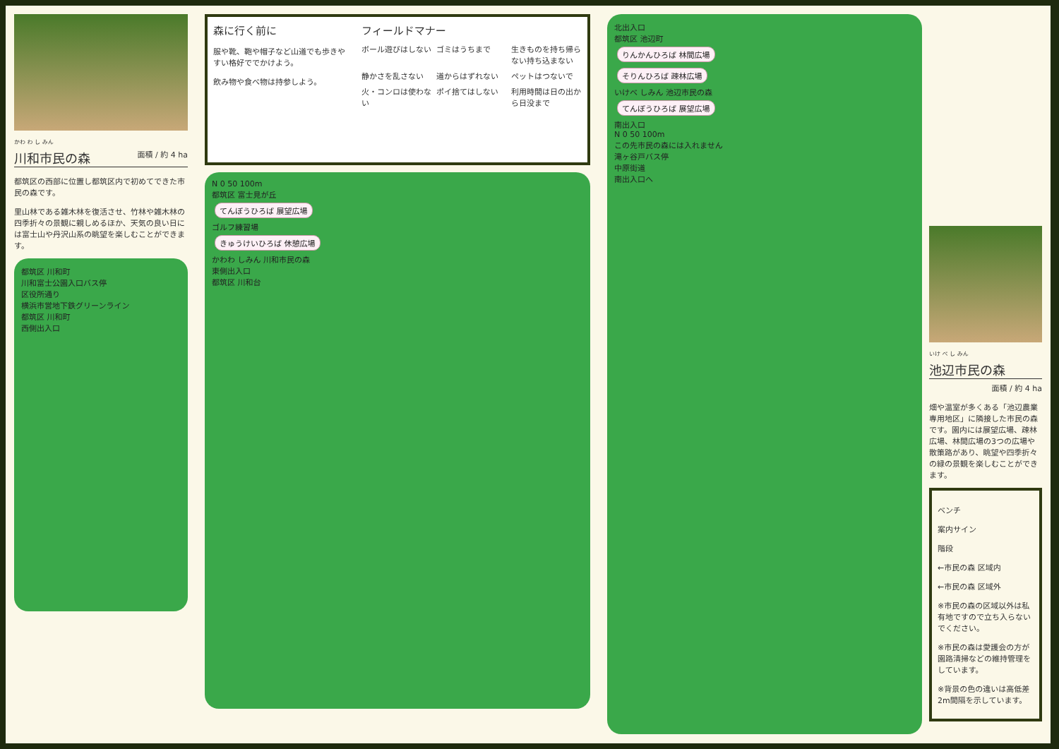かわ わ し みん
川和市民の森 面積 / 約 4 ha
都筑区の西部に位置し都筑区内で初めてできた市民の森です。
里山林である雑木林を復活させ、竹林や雑木林の四季折々の景観に親しめるほか、天気の良い日には富士山や丹沢山系の眺望を楽しむことができます。
都筑区 川和町
川和富士公園入口バス停
区役所通り
横浜市営地下鉄グリーンライン
都筑区 川和町
西側出入口
森に行く前に
服や靴、鞄や帽子など山道でも歩きやすい格好ででかけよう。
飲み物や食べ物は持参しよう。
フィールドマナー
ボール遊びはしない
ゴミはうちまで
生きものを持ち帰らない持ち込まない
静かさを乱さない
道からはずれない
ペットはつないで
火・コンロは使わない
ポイ捨てはしない
利用時間は日の出から日没まで
N 0 50 100m
都筑区 富士見が丘
てんぼうひろば 展望広場
ゴルフ練習場
きゅうけいひろば 休憩広場
かわわ しみん 川和市民の森
東側出入口
都筑区 川和台
北出入口
都筑区 池辺町
りんかんひろば 林間広場
そりんひろば 疎林広場
いけべ しみん 池辺市民の森
てんぼうひろば 展望広場
南出入口
N 0 50 100m
この先市民の森には入れません
滝ヶ谷戸バス停
中原街道
南出入口へ
いけ べ し みん
池辺市民の森
面積 / 約 4 ha
畑や温室が多くある「池辺農業専用地区」に隣接した市民の森です。園内には展望広場、疎林広場、林間広場の3つの広場や散策路があり、眺望や四季折々の緑の景観を楽しむことができます。
ベンチ
案内サイン
階段
←市民の森 区域内
←市民の森 区域外
※市民の森の区域以外は私有地ですので立ち入らないでください。
※市民の森は愛護会の方が園路清掃などの維持管理をしています。
※背景の色の違いは高低差2m間隔を示しています。